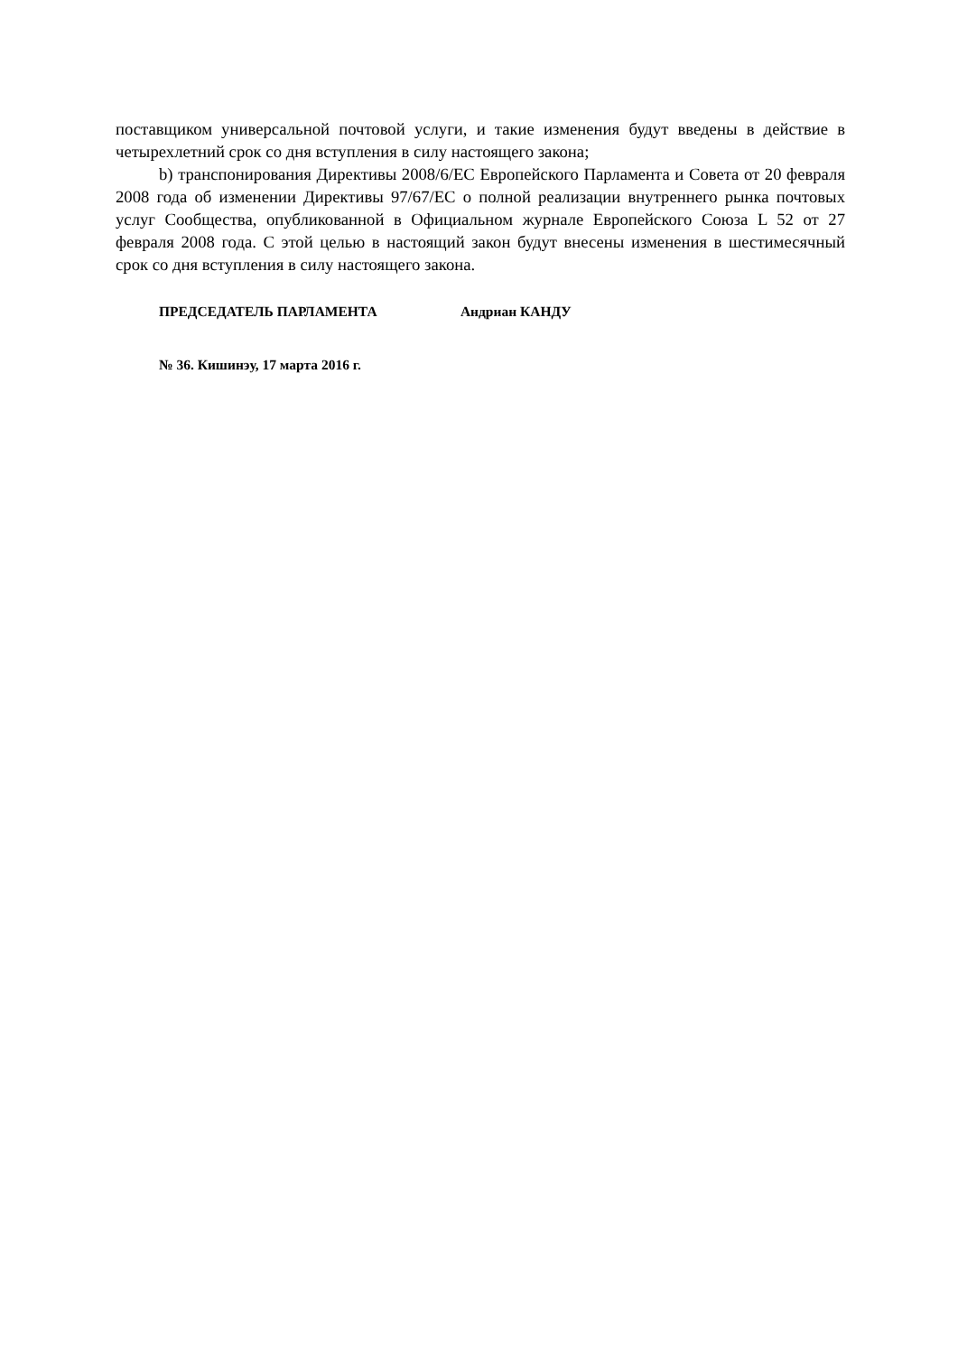поставщиком универсальной почтовой услуги, и такие изменения будут введены в действие в четырехлетний срок со дня вступления в силу настоящего закона;
b) транспонирования Директивы 2008/6/ЕС Европейского Парламента и Совета от 20 февраля 2008 года об изменении Директивы 97/67/ЕС о полной реализации внутреннего рынка почтовых услуг Сообщества, опубликованной в Официальном журнале Европейского Союза L 52 от 27 февраля 2008 года. С этой целью в настоящий закон будут внесены изменения в шестимесячный срок со дня вступления в силу настоящего закона.
ПРЕДСЕДАТЕЛЬ ПАРЛАМЕНТА Андриан КАНДУ
№ 36. Кишинэу, 17 марта 2016 г.